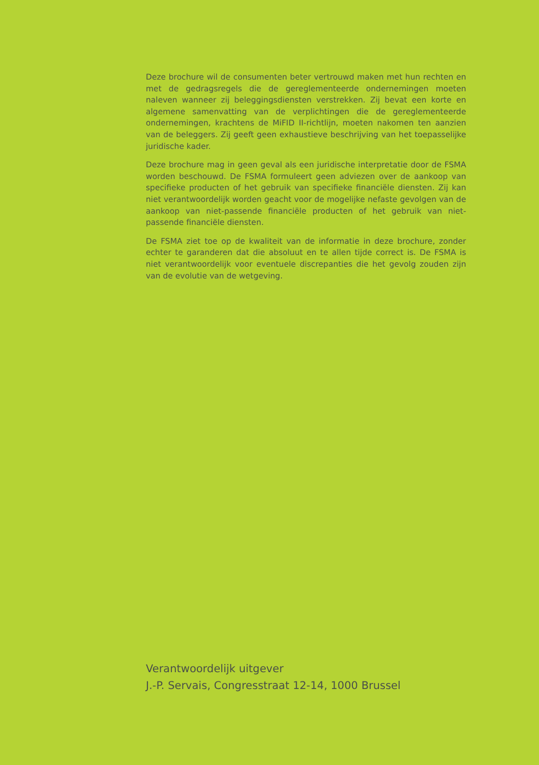Deze brochure wil de consumenten beter vertrouwd maken met hun rechten en met de gedragsregels die de gereglementeerde onderne­mingen moeten naleven wanneer zij beleggingsdiensten verstrekken. Zij bevat een korte en algemene samenvatting van de verplichtingen die de gereglementeerde ondernemingen, krachtens de MiFID II-richt­lijn, moeten nakomen ten aanzien van de beleggers. Zij geeft geen exhaustieve beschrijving van het toepasselijke juridische kader.
Deze brochure mag in geen geval als een juridische interpretatie door de FSMA worden beschouwd. De FSMA formuleert geen adviezen over de aankoop van specifieke producten of het gebruik van specifieke financiële diensten. Zij kan niet verantwoordelijk worden geacht voor de mogelijke nefaste gevolgen van de aankoop van niet-passende financiële producten of het gebruik van niet-passende financiële diensten.
De FSMA ziet toe op de kwaliteit van de informatie in deze brochure, zonder echter te garanderen dat die absoluut en te allen tijde correct is. De FSMA is niet verantwoordelijk voor eventuele discrepanties die het gevolg zouden zijn van de evolutie van de wetgeving.
Verantwoordelijk uitgever
J.-P. Servais, Congresstraat 12-14, 1000 Brussel